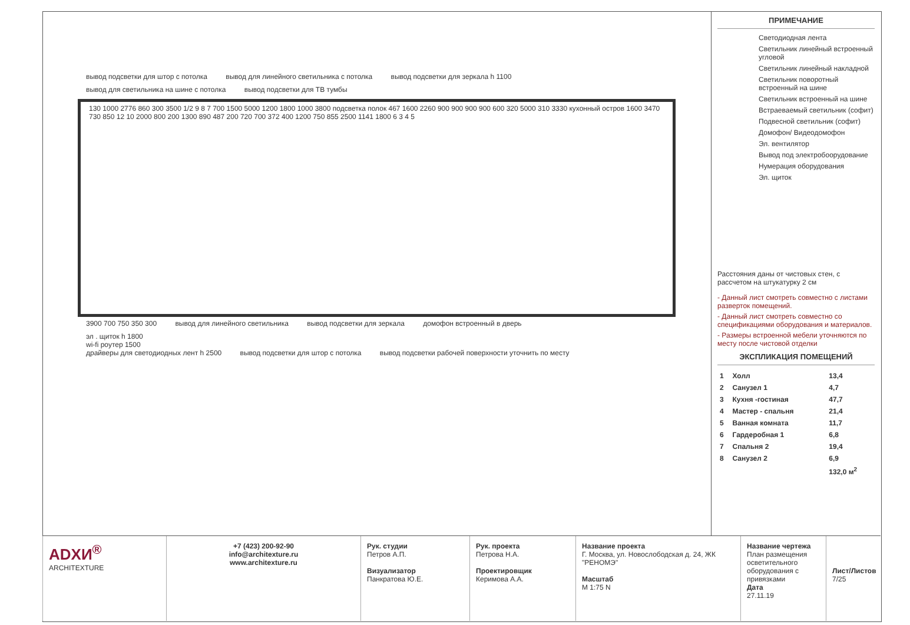вывод подсветки для штор с потолка вывод для линейного светильника с потолка вывод подсветки для зеркала h 1100 вывод для светильника на шине с потолка вывод подсветки для ТВ тумбы
130 1000 2776 860 300 3500 1/2 9 8 7 700 1500 5000 1200 1800 1000 3800 подсветка полок 467 1600 2260 900 900 900 900 600 320 5000 310 3330 кухонный остров 1600 3470 730 850 12 10 2000 800 200 1300 890 487 200 720 700 372 400 1200 750 855 2500 1141 1800 6 3 4 5
3900 700 750 350 300 вывод для линейного светильника вывод подсветки для зеркала домофон встроенный в дверь эл . щиток h 1800
wi-fi роутер 1500
драйверы для светодиодных лент h 2500 вывод подсветки для штор с потолка вывод подсветки рабочей поверхности уточнить по месту
ПРИМЕЧАНИЕ
Светодиодная лента
Светильник линейный встроенный угловой
Светильник линейный накладной
Светильник поворотный встроенный на шине
Светильник встроенный на шине
Встраеваемый светильник (софит)
Подвесной светильник (софит)
Домофон/ Видеодомофон
Эл. вентилятор
Вывод под электробоорудование
Нумерация оборудования
Эл. щиток
Расстояния даны от чистовых стен, с рассчетом на штукатурку 2 см
- Данный лист смотреть совместно с листами разверток помещений.
- Данный лист смотреть совместно со спецификациями оборудования и материалов.
- Размеры встроенной мебели уточняются по месту после чистовой отделки
ЭКСПЛИКАЦИЯ ПОМЕЩЕНИЙ
| 1 | Холл | 13,4 |
| 2 | Санузел 1 | 4,7 |
| 3 | Кухня -гостиная | 47,7 |
| 4 | Мастер - спальня | 21,4 |
| 5 | Ванная комната | 11,7 |
| 6 | Гардеробная 1 | 6,8 |
| 7 | Спальня 2 | 19,4 |
| 8 | Санузел 2 | 6,9 |
| | | 132,0 м<sup>2</sup> |
ADXИ<sup>®</sup>
ARCHITEXTURE
+7 (423) 200-92-90
info@architexture.ru
www.architexture.ru
Рук. студии
Петров А.П.
Визуализатор
Панкратова Ю.Е.
Рук. проекта
Петрова Н.А.
Проектировщик
Керимова А.А.
Название проекта
Г. Москва, ул. Новослободская д. 24, ЖК "РЕНОМЭ"
Масштаб
М 1:75 N
Название чертежа
План размещения осветительного оборудования с привязками
Дата
27.11.19
Лист/Листов
7/25